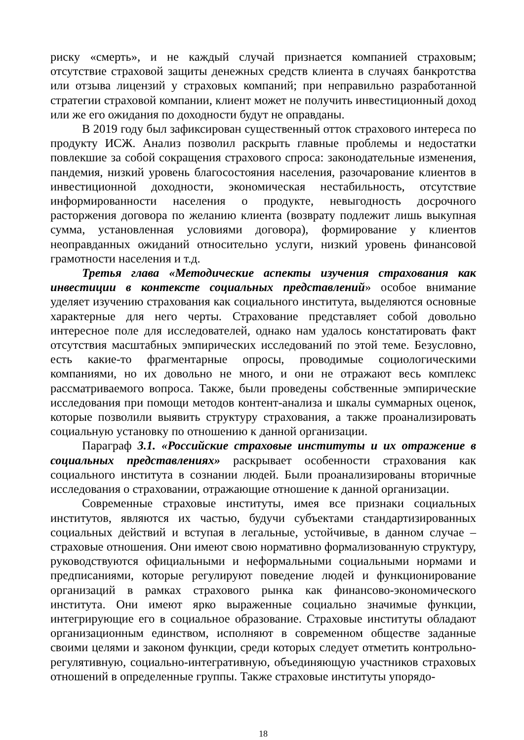риску «смерть», и не каждый случай признается компанией страховым; отсутствие страховой защиты денежных средств клиента в случаях банкротства или отзыва лицензий у страховых компаний; при неправильно разработанной стратегии страховой компании, клиент может не получить инвестиционный доход или же его ожидания по доходности будут не оправданы.
В 2019 году был зафиксирован существенный отток страхового интереса по продукту ИСЖ. Анализ позволил раскрыть главные проблемы и недостатки повлекшие за собой сокращения страхового спроса: законодательные изменения, пандемия, низкий уровень благосостояния населения, разочарование клиентов в инвестиционной доходности, экономическая нестабильность, отсутствие информированности населения о продукте, невыгодность досрочного расторжения договора по желанию клиента (возврату подлежит лишь выкупная сумма, установленная условиями договора), формирование у клиентов неоправданных ожиданий относительно услуги, низкий уровень финансовой грамотности населения и т.д.
Третья глава «Методические аспекты изучения страхования как инвестиции в контексте социальных представлений» особое внимание уделяет изучению страхования как социального института, выделяются основные характерные для него черты. Страхование представляет собой довольно интересное поле для исследователей, однако нам удалось констатировать факт отсутствия масштабных эмпирических исследований по этой теме. Безусловно, есть какие-то фрагментарные опросы, проводимые социологическими компаниями, но их довольно не много, и они не отражают весь комплекс рассматриваемого вопроса. Также, были проведены собственные эмпирические исследования при помощи методов контент-анализа и шкалы суммарных оценок, которые позволили выявить структуру страхования, а также проанализировать социальную установку по отношению к данной организации.
Параграф 3.1. «Российские страховые институты и их отражение в социальных представлениях» раскрывает особенности страхования как социального института в сознании людей. Были проанализированы вторичные исследования о страховании, отражающие отношение к данной организации.
Современные страховые институты, имея все признаки социальных институтов, являются их частью, будучи субъектами стандартизированных социальных действий и вступая в легальные, устойчивые, в данном случае – страховые отношения. Они имеют свою нормативно формализованную структуру, руководствуются официальными и неформальными социальными нормами и предписаниями, которые регулируют поведение людей и функционирование организаций в рамках страхового рынка как финансово-экономического института. Они имеют ярко выраженные социально значимые функции, интегрирующие его в социальное образование. Страховые институты обладают организационным единством, исполняют в современном обществе заданные своими целями и законом функции, среди которых следует отметить контрольно-регулятивную, социально-интегративную, объединяющую участников страховых отношений в определенные группы. Также страховые институты упорядо-
18